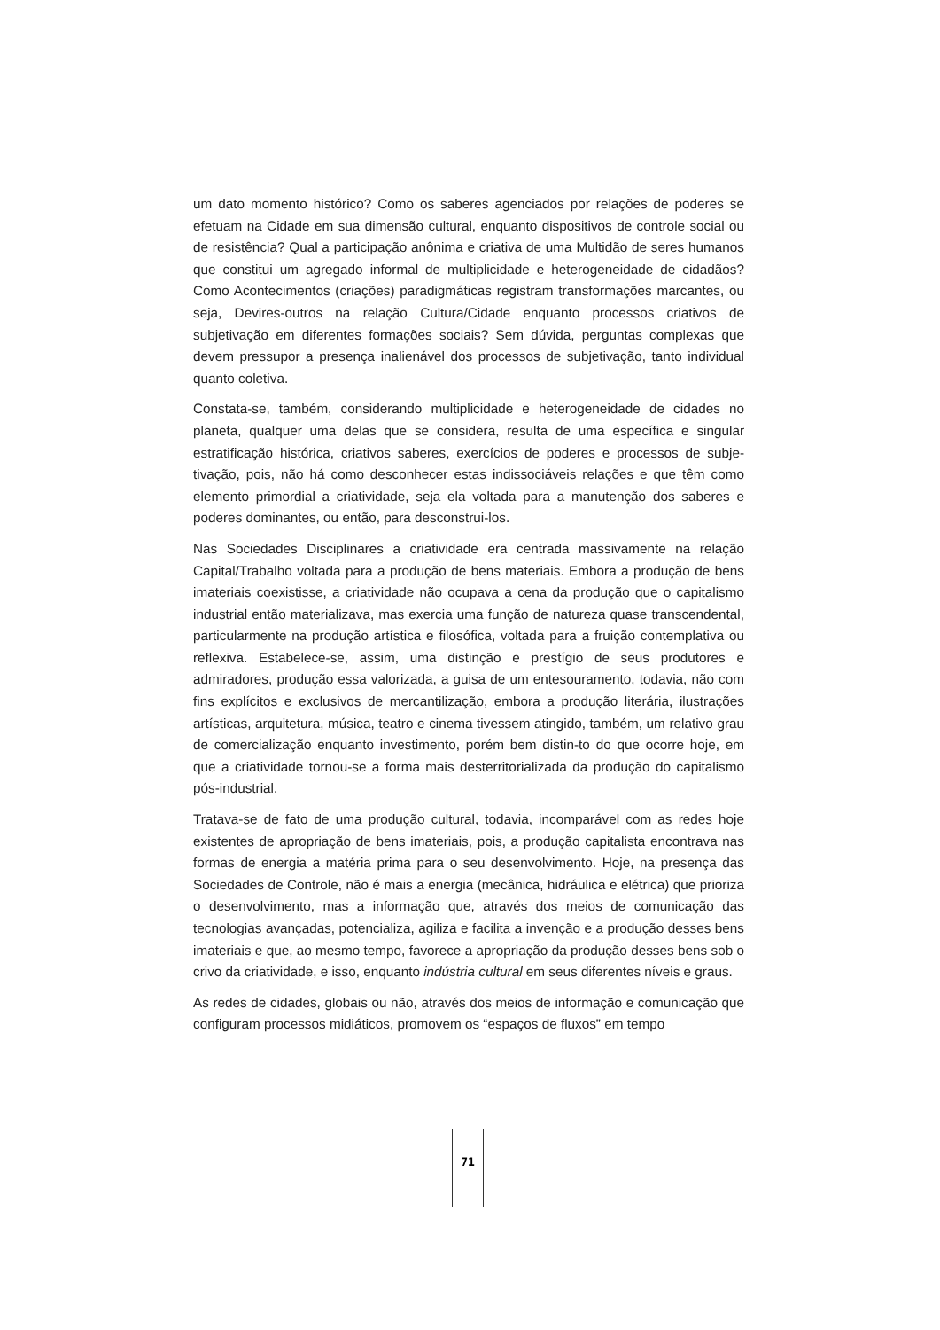um dato momento histórico? Como os saberes agenciados por relações de poderes se efetuam na Cidade em sua dimensão cultural, enquanto dispositivos de controle social ou de resistência? Qual a participação anônima e criativa de uma Multidão de seres humanos que constitui um agregado informal de multiplicidade e heterogeneidade de cidadãos? Como Acontecimentos (criações) paradigmáticas registram transformações marcantes, ou seja, Devires-outros na relação Cultura/Cidade enquanto processos criativos de subjetivação em diferentes formações sociais? Sem dúvida, perguntas complexas que devem pressupor a presença inalienável dos processos de subjetivação, tanto individual quanto coletiva.
Constata-se, também, considerando multiplicidade e heterogeneidade de cidades no planeta, qualquer uma delas que se considera, resulta de uma específica e singular estratificação histórica, criativos saberes, exercícios de poderes e processos de subje-tivação, pois, não há como desconhecer estas indissociáveis relações e que têm como elemento primordial a criatividade, seja ela voltada para a manutenção dos saberes e poderes dominantes, ou então, para desconstrui-los.
Nas Sociedades Disciplinares a criatividade era centrada massivamente na relação Capital/Trabalho voltada para a produção de bens materiais. Embora a produção de bens imateriais coexistisse, a criatividade não ocupava a cena da produção que o capitalismo industrial então materializava, mas exercia uma função de natureza quase transcendental, particularmente na produção artística e filosófica, voltada para a fruição contemplativa ou reflexiva. Estabelece-se, assim, uma distinção e prestígio de seus produtores e admiradores, produção essa valorizada, a guisa de um entesouramento, todavia, não com fins explícitos e exclusivos de mercantilização, embora a produção literária, ilustrações artísticas, arquitetura, música, teatro e cinema tivessem atingido, também, um relativo grau de comercialização enquanto investimento, porém bem distin-to do que ocorre hoje, em que a criatividade tornou-se a forma mais desterritorializada da produção do capitalismo pós-industrial.
Tratava-se de fato de uma produção cultural, todavia, incomparável com as redes hoje existentes de apropriação de bens imateriais, pois, a produção capitalista encontrava nas formas de energia a matéria prima para o seu desenvolvimento. Hoje, na presença das Sociedades de Controle, não é mais a energia (mecânica, hidráulica e elétrica) que prioriza o desenvolvimento, mas a informação que, através dos meios de comunicação das tecnologias avançadas, potencializa, agiliza e facilita a invenção e a produção desses bens imateriais e que, ao mesmo tempo, favorece a apropriação da produção desses bens sob o crivo da criatividade, e isso, enquanto indústria cultural em seus diferentes níveis e graus.
As redes de cidades, globais ou não, através dos meios de informação e comunicação que configuram processos midiáticos, promovem os “espaços de fluxos” em tempo
71